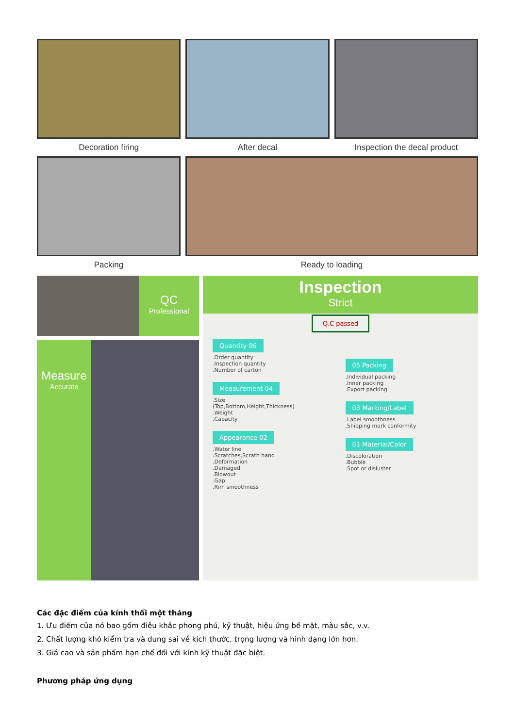Decoration firing After decal Inspection the decal product
Packing Ready to loading
QC
Professional
Measure
Accurate
Inspection
Strict
Q.C passed
Quantity 06
.Order quantity
.Inspection quantity
.Number of carton
Measurement 04
.Size
(Top,Bottom,Height,Thickness)
.Weight
.Capacity
Appearance 02
.Water line
.Scratches,Scrath hand
.Deformation
.Damaged
.Blowout
.Gap
.Rim smoothness
05 Packing
.Individual packing
.Inner packing
.Export packing
03 Marking/Label
.Label smoothness
.Shipping mark conformity
01 Material/Color
.Discoloration
.Bubble
.Spot or disluster
Các đặc điểm của kính thổi một tháng
1. Ưu điểm của nó bao gồm điêu khắc phong phú, kỹ thuật, hiệu ứng bề mặt, màu sắc, v.v.
2. Chất lượng khó kiểm tra và dung sai về kích thước, trọng lượng và hình dạng lớn hơn.
3. Giá cao và sản phẩm hạn chế đối với kính kỹ thuật đặc biệt.
Phương pháp ứng dụng